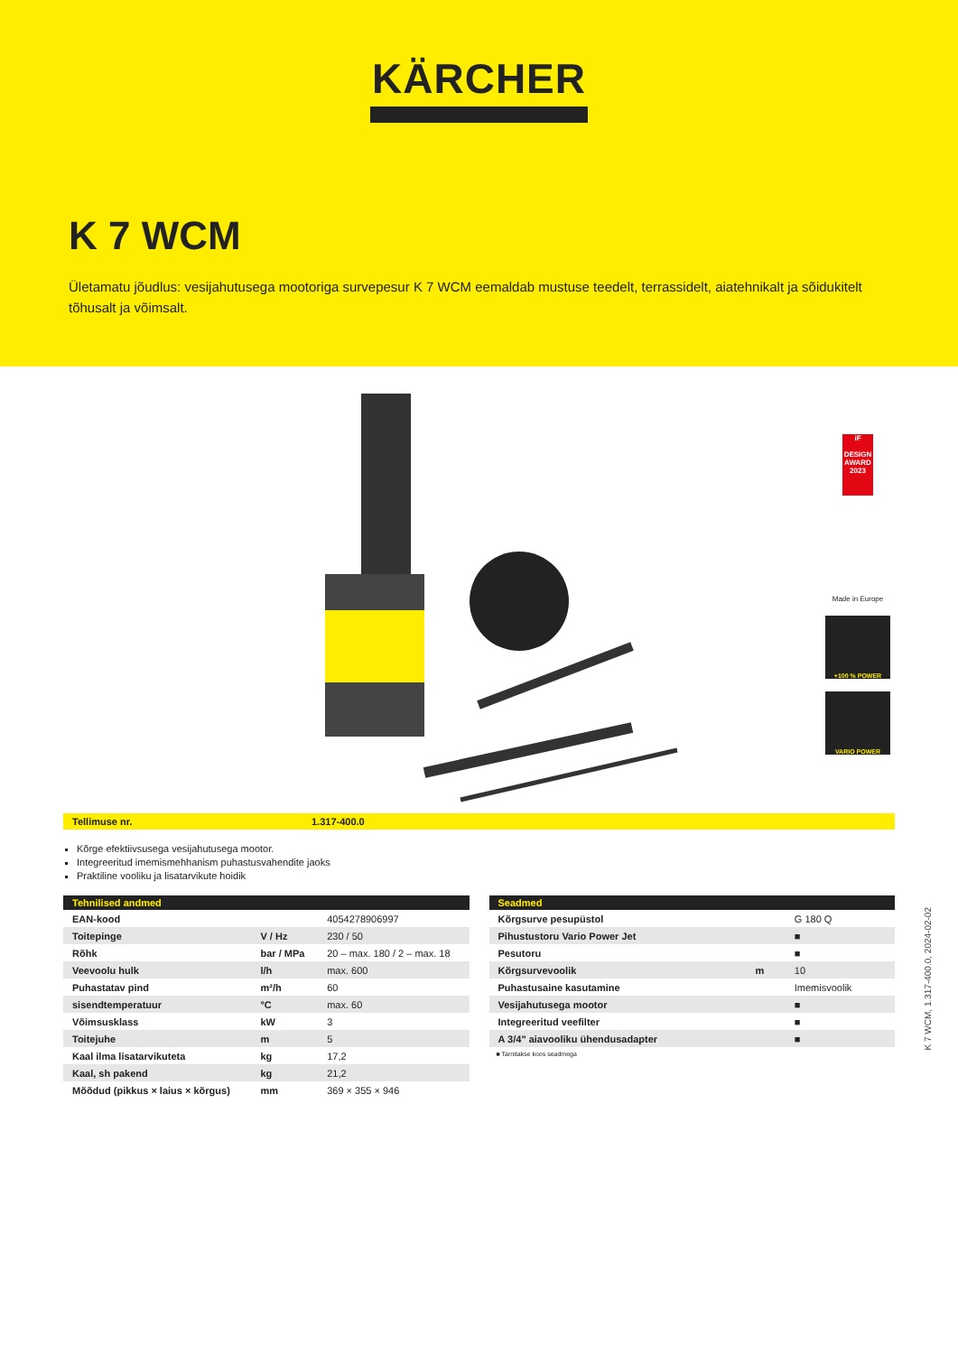KÄRCHER
K 7 WCM
Ületamatu jõudlus: vesijahutusega mootoriga survepesur K 7 WCM eemaldab mustuse teedelt, terrassidelt, aiatehnikalt ja sõidukitelt tõhusalt ja võimsalt.
iF
DESIGN AWARD 2023
Made in Europe
+100 % POWER
VARIO POWER
Tellimuse nr. 1.317-400.0
Kõrge efektiivsusega vesijahutusega mootor.
Integreeritud imemismehhanism puhastusvahendite jaoks
Praktiline vooliku ja lisatarvikute hoidik
| Tehnilised andmed | | |
| --- | --- | --- |
| EAN-kood | | 4054278906997 |
| Toitepinge | V / Hz | 230 / 50 |
| Rõhk | bar / MPa | 20 – max. 180 / 2 – max. 18 |
| Veevoolu hulk | l/h | max. 600 |
| Puhastatav pind | m²/h | 60 |
| sisendtemperatuur | °C | max. 60 |
| Võimsusklass | kW | 3 |
| Toitejuhe | m | 5 |
| Kaal ilma lisatarvikuteta | kg | 17,2 |
| Kaal, sh pakend | kg | 21,2 |
| Mõõdud (pikkus × laius × kõrgus) | mm | 369 × 355 × 946 |
| Seadmed | | |
| --- | --- | --- |
| Kõrgsurve pesupüstol | | G 180 Q |
| Pihustustoru Vario Power Jet | | ■ |
| Pesutoru | | ■ |
| Kõrgsurvevoolik | m | 10 |
| Puhastusaine kasutamine | | Imemisvoolik |
| Vesijahutusega mootor | | ■ |
| Integreeritud veefilter | | ■ |
| A 3/4" aiavooliku ühendusadapter | | ■ |
■ Tarnitakse koos seadmega
K 7 WCM, 1.317-400.0, 2024-02-02